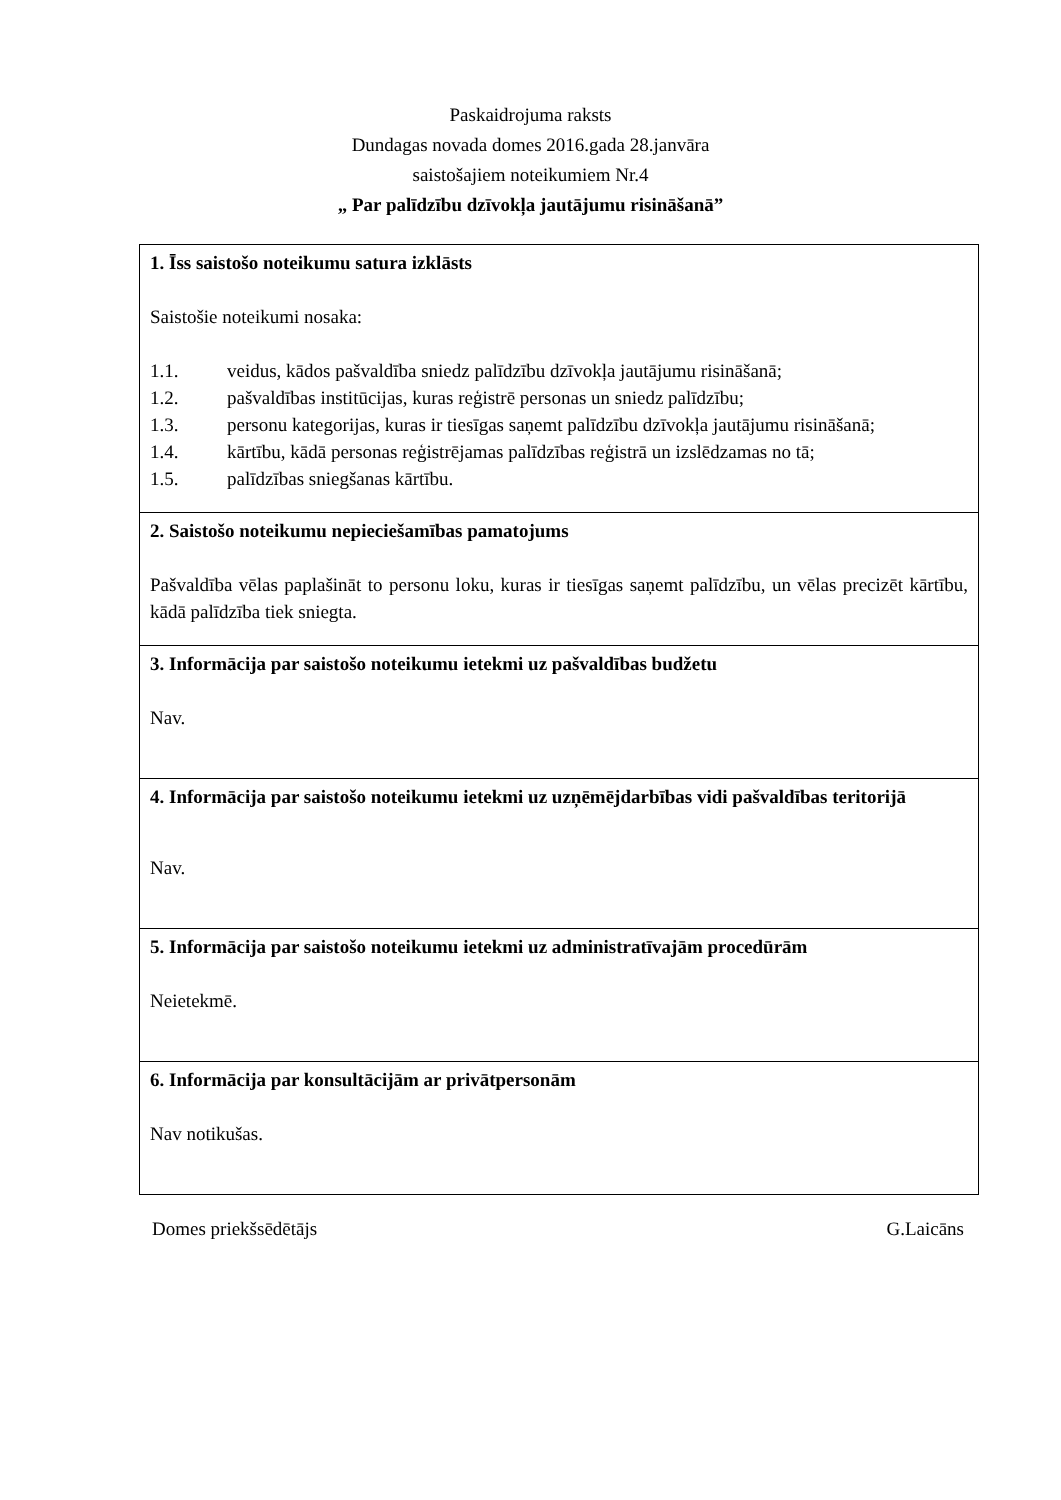Paskaidrojuma raksts
Dundagas novada domes 2016.gada 28.janvāra
saistošajiem noteikumiem Nr.4
„ Par palīdzību dzīvokļa jautājumu risināšanā”
| 1. Īss saistošo noteikumu satura izklāsts Saistošie noteikumi nosaka: 1.1. veidus, kādos pašvaldība sniedz palīdzību dzīvokļa jautājumu risināšanā; 1.2. pašvaldības institūcijas, kuras reģistrē personas un sniedz palīdzību; 1.3. personu kategorijas, kuras ir tiesīgas saņemt palīdzību dzīvokļa jautājumu risināšanā; 1.4. kārtību, kādā personas reģistrējamas palīdzības reģistrā un izslēdzamas no tā; 1.5. palīdzības sniegšanas kārtību. |
| 2. Saistošo noteikumu nepieciešamības pamatojums Pašvaldība vēlas paplašināt to personu loku, kuras ir tiesīgas saņemt palīdzību, un vēlas precizēt kārtību, kādā palīdzība tiek sniegta. |
| 3. Informācija par saistošo noteikumu ietekmi uz pašvaldības budžetu Nav. |
| 4. Informācija par saistošo noteikumu ietekmi uz uzņēmējdarbības vidi pašvaldības teritorijā Nav. |
| 5. Informācija par saistošo noteikumu ietekmi uz administratīvajām procedūrām Neietekmē. |
| 6. Informācija par konsultācijām ar privātpersonām Nav notikušas. |
Domes priekšsēdētājs G.Laicāns